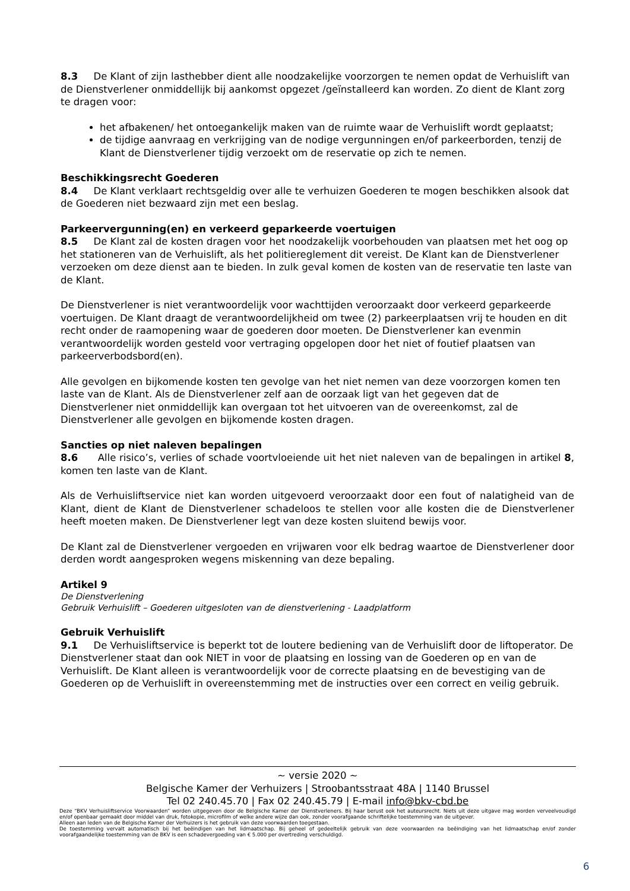8.3 De Klant of zijn lasthebber dient alle noodzakelijke voorzorgen te nemen opdat de Verhuislift van de Dienstverlener onmiddellijk bij aankomst opgezet /geïnstalleerd kan worden. Zo dient de Klant zorg te dragen voor:
het afbakenen/ het ontoegankelijk maken van de ruimte waar de Verhuislift wordt geplaatst;
de tijdige aanvraag en verkrijging van de nodige vergunningen en/of parkeerborden, tenzij de Klant de Dienstverlener tijdig verzoekt om de reservatie op zich te nemen.
Beschikkingsrecht Goederen
8.4 De Klant verklaart rechtsgeldig over alle te verhuizen Goederen te mogen beschikken alsook dat de Goederen niet bezwaard zijn met een beslag.
Parkeervergunning(en) en verkeerd geparkeerde voertuigen
8.5 De Klant zal de kosten dragen voor het noodzakelijk voorbehouden van plaatsen met het oog op het stationeren van de Verhuislift, als het politiereglement dit vereist. De Klant kan de Dienstverlener verzoeken om deze dienst aan te bieden. In zulk geval komen de kosten van de reservatie ten laste van de Klant.
De Dienstverlener is niet verantwoordelijk voor wachttijden veroorzaakt door verkeerd geparkeerde voertuigen. De Klant draagt de verantwoordelijkheid om twee (2) parkeerplaatsen vrij te houden en dit recht onder de raamopening waar de goederen door moeten. De Dienstverlener kan evenmin verantwoordelijk worden gesteld voor vertraging opgelopen door het niet of foutief plaatsen van parkeerverbodsbord(en).
Alle gevolgen en bijkomende kosten ten gevolge van het niet nemen van deze voorzorgen komen ten laste van de Klant. Als de Dienstverlener zelf aan de oorzaak ligt van het gegeven dat de Dienstverlener niet onmiddellijk kan overgaan tot het uitvoeren van de overeenkomst, zal de Dienstverlener alle gevolgen en bijkomende kosten dragen.
Sancties op niet naleven bepalingen
8.6 Alle risico’s, verlies of schade voortvloeiende uit het niet naleven van de bepalingen in artikel 8, komen ten laste van de Klant.
Als de Verhuisliftservice niet kan worden uitgevoerd veroorzaakt door een fout of nalatigheid van de Klant, dient de Klant de Dienstverlener schadeloos te stellen voor alle kosten die de Dienstverlener heeft moeten maken. De Dienstverlener legt van deze kosten sluitend bewijs voor.
De Klant zal de Dienstverlener vergoeden en vrijwaren voor elk bedrag waartoe de Dienstverlener door derden wordt aangesproken wegens miskenning van deze bepaling.
Artikel 9
De Dienstverlening
Gebruik Verhuislift – Goederen uitgesloten van de dienstverlening - Laadplatform
Gebruik Verhuislift
9.1 De Verhuisliftservice is beperkt tot de loutere bediening van de Verhuislift door de liftoperator. De Dienstverlener staat dan ook NIET in voor de plaatsing en lossing van de Goederen op en van de Verhuislift. De Klant alleen is verantwoordelijk voor de correcte plaatsing en de bevestiging van de Goederen op de Verhuislift in overeenstemming met de instructies over een correct en veilig gebruik.
~ versie 2020 ~
Belgische Kamer der Verhuizers | Stroobantsstraat 48A | 1140 Brussel
Tel 02 240.45.70 | Fax 02 240.45.79 | E-mail info@bkv-cbd.be
Deze “BKV Verhuisliftservice Voorwaarden” worden uitgegeven door de Belgische Kamer der Dienstverleners. Bij haar berust ook het auteursrecht. Niets uit deze uitgave mag worden verveelvoudigd en/of openbaar gemaakt door middel van druk, fotokopie, microfilm of welke andere wijze dan ook, zonder voorafgaande schriftelijke toestemming van de uitgever.
Alleen aan leden van de Belgische Kamer der Verhuizers is het gebruik van deze voorwaarden toegestaan.
De toestemming vervalt automatisch bij het beëindigen van het lidmaatschap. Bij geheel of gedeeltelijk gebruik van deze voorwaarden na beëindiging van het lidmaatschap en/of zonder voorafgaandelijke toestemming van de BKV is een schadevergoeding van € 5.000 per overtreding verschuldigd.
6